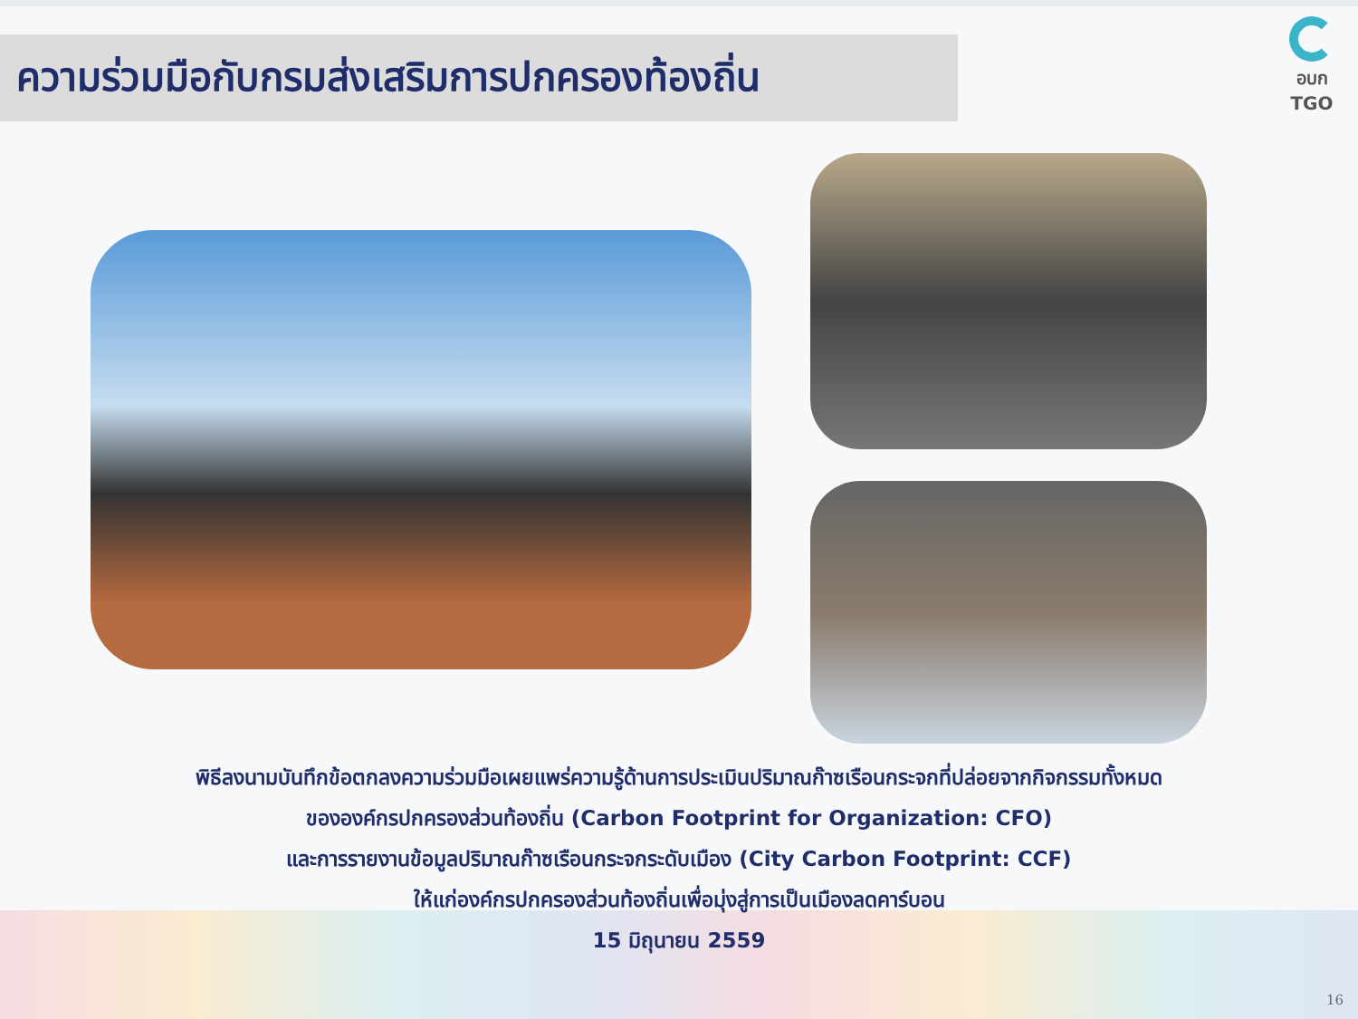ความร่วมมือกับกรมส่งเสริมการปกครองท้องถิ่น
อบก
TGO
พิธีลงนามบันทึกข้อตกลงความร่วมมือเผยแพร่ความรู้ด้านการประเมินปริมาณก๊าซเรือนกระจกที่ปล่อยจากกิจกรรมทั้งหมด
ขององค์กรปกครองส่วนท้องถิ่น (Carbon Footprint for Organization: CFO)
และการรายงานข้อมูลปริมาณก๊าซเรือนกระจกระดับเมือง (City Carbon Footprint: CCF)
ให้แก่องค์กรปกครองส่วนท้องถิ่นเพื่อมุ่งสู่การเป็นเมืองลดคาร์บอน
15 มิถุนายน 2559
16